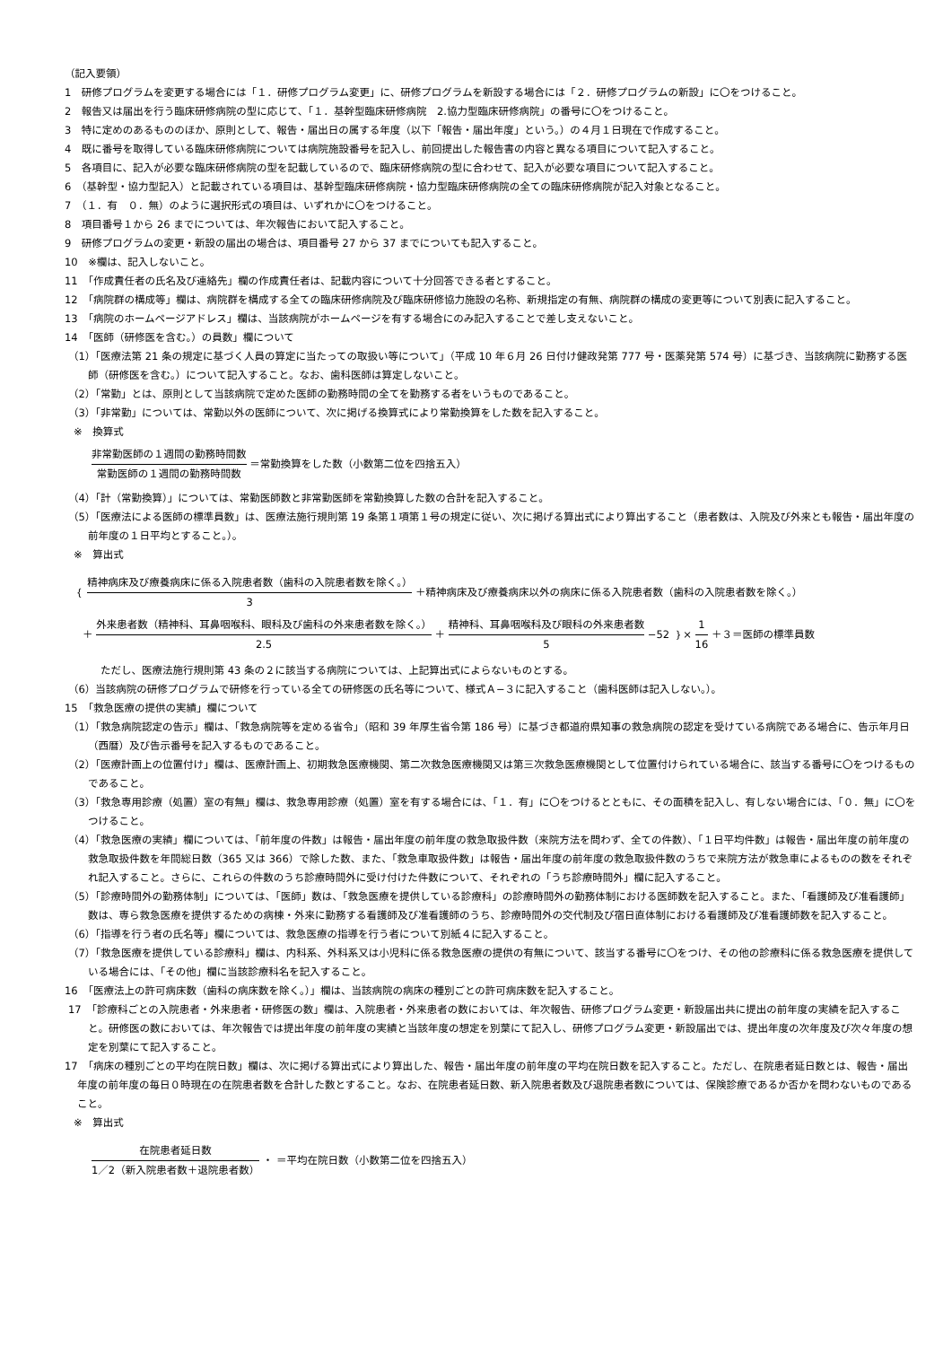（記入要領）
1　研修プログラムを変更する場合には「１．研修プログラム変更」に、研修プログラムを新設する場合には「２．研修プログラムの新設」に〇をつけること。
2　報告又は届出を行う臨床研修病院の型に応じて、「１．基幹型臨床研修病院　2.協力型臨床研修病院」の番号に〇をつけること。
3　特に定めのあるもののほか、原則として、報告・届出日の属する年度（以下「報告・届出年度」という。）の４月１日現在で作成すること。
4　既に番号を取得している臨床研修病院については病院施設番号を記入し、前回提出した報告書の内容と異なる項目について記入すること。
5　各項目に、記入が必要な臨床研修病院の型を記載しているので、臨床研修病院の型に合わせて、記入が必要な項目について記入すること。
6　（基幹型・協力型記入）と記載されている項目は、基幹型臨床研修病院・協力型臨床研修病院の全ての臨床研修病院が記入対象となること。
7　（１．有　０．無）のように選択形式の項目は、いずれかに〇をつけること。
8　項目番号１から 26 までについては、年次報告において記入すること。
9　研修プログラムの変更・新設の届出の場合は、項目番号 27 から 37 までについても記入すること。
10　※欄は、記入しないこと。
11　「作成責任者の氏名及び連絡先」欄の作成責任者は、記載内容について十分回答できる者とすること。
12　「病院群の構成等」欄は、病院群を構成する全ての臨床研修病院及び臨床研修協力施設の名称、新規指定の有無、病院群の構成の変更等について別表に記入すること。
13　「病院のホームページアドレス」欄は、当該病院がホームページを有する場合にのみ記入することで差し支えないこと。
14　「医師（研修医を含む。）の員数」欄について
（1）「医療法第 21 条の規定に基づく人員の算定に当たっての取扱い等について」（平成 10 年６月 26 日付け健政発第 777 号・医薬発第 574 号）に基づき、当該病院に勤務する医師（研修医を含む。）について記入すること。なお、歯科医師は算定しないこと。
（2）「常勤」とは、原則として当該病院で定めた医師の勤務時間の全てを勤務する者をいうものであること。
（3）「非常勤」については、常勤以外の医師について、次に掲げる換算式により常勤換算をした数を記入すること。
※　換算式
非常勤医師の１週間の勤務時間数 常勤医師の１週間の勤務時間数 ＝常勤換算をした数（小数第二位を四捨五入）
（4）「計（常勤換算）」については、常勤医師数と非常勤医師を常勤換算した数の合計を記入すること。
（5）「医療法による医師の標準員数」は、医療法施行規則第 19 条第１項第１号の規定に従い、次に掲げる算出式により算出すること（患者数は、入院及び外来とも報告・届出年度の前年度の１日平均とすること。）。
※　算出式
｛ 精神病床及び療養病床に係る入院患者数（歯科の入院患者数を除く。） 3 ＋精神病床及び療養病床以外の病床に係る入院患者数（歯科の入院患者数を除く。）
＋ 外来患者数（精神科、耳鼻咽喉科、眼科及び歯科の外来患者数を除く。） 2.5 ＋ 精神科、耳鼻咽喉科及び眼科の外来患者数 5 −52 ｝× 1 16 ＋３＝医師の標準員数
ただし、医療法施行規則第 43 条の２に該当する病院については、上記算出式によらないものとする。
（6）当該病院の研修プログラムで研修を行っている全ての研修医の氏名等について、様式Ａ−３に記入すること（歯科医師は記入しない。）。
15　「救急医療の提供の実績」欄について
（1）「救急病院認定の告示」欄は、「救急病院等を定める省令」（昭和 39 年厚生省令第 186 号）に基づき都道府県知事の救急病院の認定を受けている病院である場合に、告示年月日（西暦）及び告示番号を記入するものであること。
（2）「医療計画上の位置付け」欄は、医療計画上、初期救急医療機関、第二次救急医療機関又は第三次救急医療機関として位置付けられている場合に、該当する番号に〇をつけるものであること。
（3）「救急専用診療（処置）室の有無」欄は、救急専用診療（処置）室を有する場合には、「１．有」に〇をつけるとともに、その面積を記入し、有しない場合には、「０．無」に〇をつけること。
（4）「救急医療の実績」欄については、「前年度の件数」は報告・届出年度の前年度の救急取扱件数（来院方法を問わず、全ての件数）、「１日平均件数」は報告・届出年度の前年度の救急取扱件数を年間総日数（365 又は 366）で除した数、また、「救急車取扱件数」は報告・届出年度の前年度の救急取扱件数のうちで来院方法が救急車によるものの数をそれぞれ記入すること。さらに、これらの件数のうち診療時間外に受け付けた件数について、それぞれの「うち診療時間外」欄に記入すること。
（5）「診療時間外の勤務体制」については、「医師」数は、「救急医療を提供している診療科」の診療時間外の勤務体制における医師数を記入すること。また、「看護師及び准看護師」数は、専ら救急医療を提供するための病棟・外来に勤務する看護師及び准看護師のうち、診療時間外の交代制及び宿日直体制における看護師及び准看護師数を記入すること。
（6）「指導を行う者の氏名等」欄については、救急医療の指導を行う者について別紙４に記入すること。
（7）「救急医療を提供している診療科」欄は、内科系、外科系又は小児科に係る救急医療の提供の有無について、該当する番号に〇をつけ、その他の診療科に係る救急医療を提供している場合には、「その他」欄に当該診療科名を記入すること。
16　「医療法上の許可病床数（歯科の病床数を除く。）」欄は、当該病院の病床の種別ごとの許可病床数を記入すること。
17　「診療科ごとの入院患者・外来患者・研修医の数」欄は、入院患者・外来患者の数においては、年次報告、研修プログラム変更・新設届出共に提出の前年度の実績を記入すること。研修医の数においては、年次報告では提出年度の前年度の実績と当該年度の想定を別葉にて記入し、研修プログラム変更・新設届出では、提出年度の次年度及び次々年度の想定を別葉にて記入すること。
17　「病床の種別ごとの平均在院日数」欄は、次に掲げる算出式により算出した、報告・届出年度の前年度の平均在院日数を記入すること。ただし、在院患者延日数とは、報告・届出年度の前年度の毎日０時現在の在院患者数を合計した数とすること。なお、在院患者延日数、新入院患者数及び退院患者数については、保険診療であるか否かを問わないものであること。
※　算出式
在院患者延日数 1／2（新入院患者数＋退院患者数） ・ ＝平均在院日数（小数第二位を四捨五入）